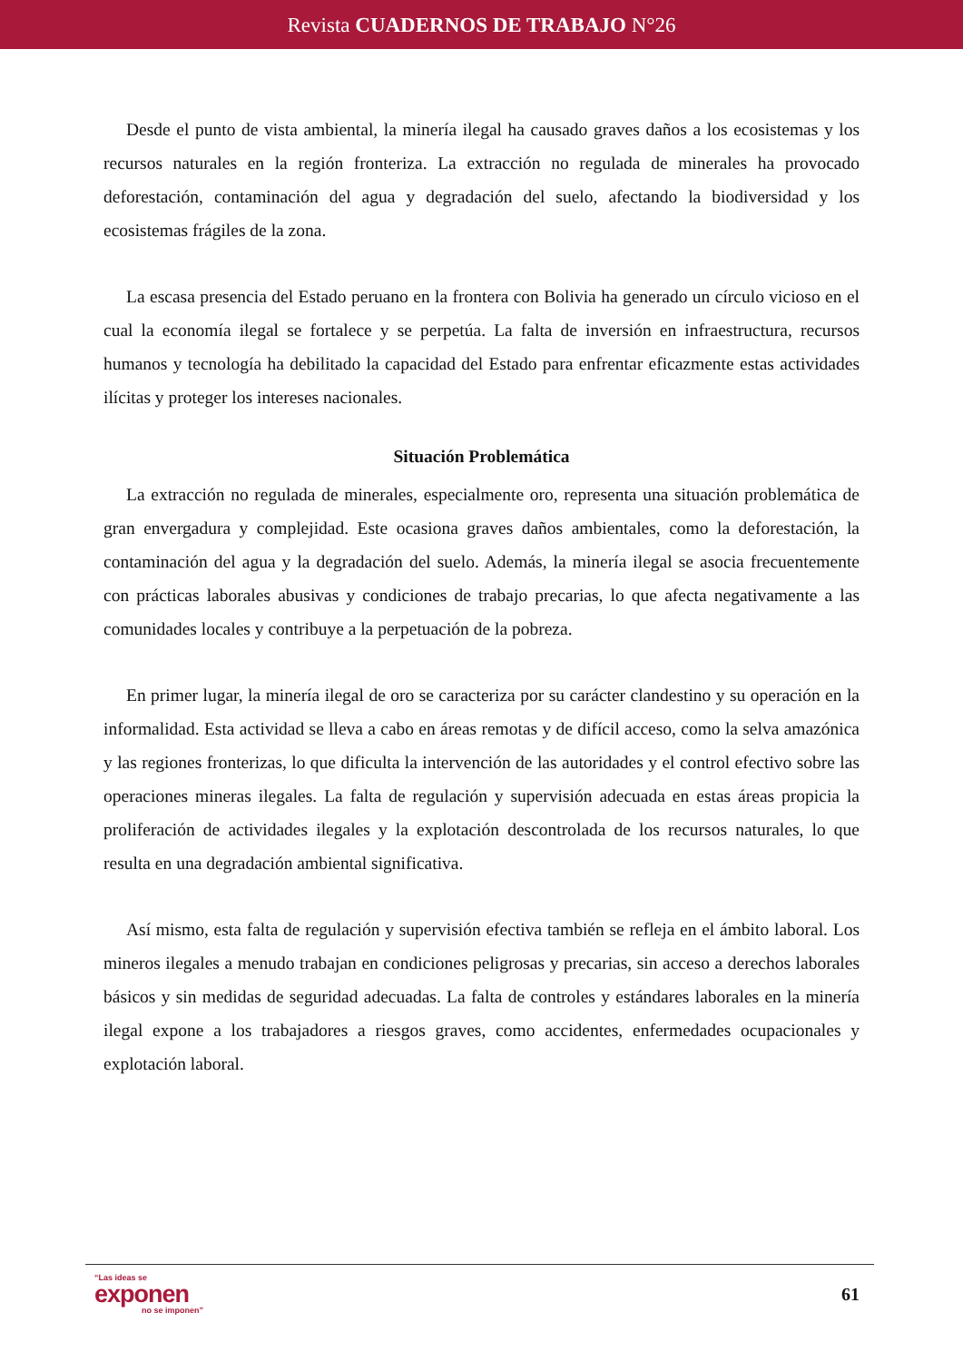Revista CUADERNOS DE TRABAJO N°26
Desde el punto de vista ambiental, la minería ilegal ha causado graves daños a los ecosistemas y los recursos naturales en la región fronteriza. La extracción no regulada de minerales ha provocado deforestación, contaminación del agua y degradación del suelo, afectando la biodiversidad y los ecosistemas frágiles de la zona.
La escasa presencia del Estado peruano en la frontera con Bolivia ha generado un círculo vicioso en el cual la economía ilegal se fortalece y se perpetúa. La falta de inversión en infraestructura, recursos humanos y tecnología ha debilitado la capacidad del Estado para enfrentar eficazmente estas actividades ilícitas y proteger los intereses nacionales.
Situación Problemática
La extracción no regulada de minerales, especialmente oro, representa una situación problemática de gran envergadura y complejidad. Este ocasiona graves daños ambientales, como la deforestación, la contaminación del agua y la degradación del suelo. Además, la minería ilegal se asocia frecuentemente con prácticas laborales abusivas y condiciones de trabajo precarias, lo que afecta negativamente a las comunidades locales y contribuye a la perpetuación de la pobreza.
En primer lugar, la minería ilegal de oro se caracteriza por su carácter clandestino y su operación en la informalidad. Esta actividad se lleva a cabo en áreas remotas y de difícil acceso, como la selva amazónica y las regiones fronterizas, lo que dificulta la intervención de las autoridades y el control efectivo sobre las operaciones mineras ilegales. La falta de regulación y supervisión adecuada en estas áreas propicia la proliferación de actividades ilegales y la explotación descontrolada de los recursos naturales, lo que resulta en una degradación ambiental significativa.
Así mismo, esta falta de regulación y supervisión efectiva también se refleja en el ámbito laboral. Los mineros ilegales a menudo trabajan en condiciones peligrosas y precarias, sin acceso a derechos laborales básicos y sin medidas de seguridad adecuadas. La falta de controles y estándares laborales en la minería ilegal expone a los trabajadores a riesgos graves, como accidentes, enfermedades ocupacionales y explotación laboral.
“Las ideas se
exponen
no se imponen”
61